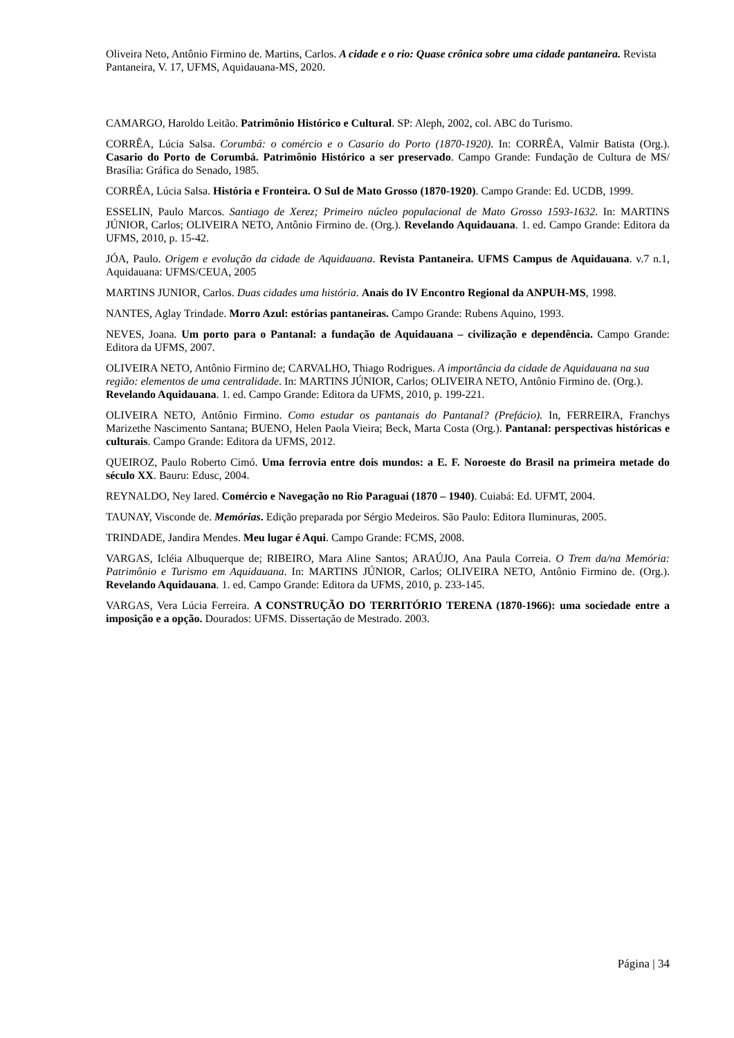Oliveira Neto, Antônio Firmino de. Martins, Carlos. A cidade e o rio: Quase crônica sobre uma cidade pantaneira. Revista Pantaneira, V. 17, UFMS, Aquidauana-MS, 2020.
CAMARGO, Haroldo Leitão. Patrimônio Histórico e Cultural. SP: Aleph, 2002, col. ABC do Turismo.
CORRÊA, Lúcia Salsa. Corumbá: o comércio e o Casario do Porto (1870-1920). In: CORRÊA, Valmir Batista (Org.). Casario do Porto de Corumbá. Patrimônio Histórico a ser preservado. Campo Grande: Fundação de Cultura de MS/ Brasília: Gráfica do Senado, 1985.
CORRÊA, Lúcia Salsa. História e Fronteira. O Sul de Mato Grosso (1870-1920). Campo Grande: Ed. UCDB, 1999.
ESSELIN, Paulo Marcos. Santiago de Xerez; Primeiro núcleo populacional de Mato Grosso 1593-1632. In: MARTINS JÚNIOR, Carlos; OLIVEIRA NETO, Antônio Firmino de. (Org.). Revelando Aquidauana. 1. ed. Campo Grande: Editora da UFMS, 2010, p. 15-42.
JÓA, Paulo. Origem e evolução da cidade de Aquidauana. Revista Pantaneira. UFMS Campus de Aquidauana. v.7 n.1, Aquidauana: UFMS/CEUA, 2005
MARTINS JUNIOR, Carlos. Duas cidades uma história. Anais do IV Encontro Regional da ANPUH-MS, 1998.
NANTES, Aglay Trindade. Morro Azul: estórias pantaneiras. Campo Grande: Rubens Aquino, 1993.
NEVES, Joana. Um porto para o Pantanal: a fundação de Aquidauana – civilização e dependência. Campo Grande: Editora da UFMS, 2007.
OLIVEIRA NETO, Antônio Firmino de; CARVALHO, Thiago Rodrigues. A importância da cidade de Aquidauana na sua região: elementos de uma centralidade. In: MARTINS JÚNIOR, Carlos; OLIVEIRA NETO, Antônio Firmino de. (Org.). Revelando Aquidauana. 1. ed. Campo Grande: Editora da UFMS, 2010, p. 199-221.
OLIVEIRA NETO, Antônio Firmino. Como estudar os pantanais do Pantanal? (Prefácio). In, FERREIRA, Franchys Marizethe Nascimento Santana; BUENO, Helen Paola Vieira; Beck, Marta Costa (Org.). Pantanal: perspectivas históricas e culturais. Campo Grande: Editora da UFMS, 2012.
QUEIROZ, Paulo Roberto Cimó. Uma ferrovia entre dois mundos: a E. F. Noroeste do Brasil na primeira metade do século XX. Bauru: Edusc, 2004.
REYNALDO, Ney Iared. Comércio e Navegação no Rio Paraguai (1870 – 1940). Cuiabá: Ed. UFMT, 2004.
TAUNAY, Visconde de. Memórias. Edição preparada por Sérgio Medeiros. São Paulo: Editora Iluminuras, 2005.
TRINDADE, Jandira Mendes. Meu lugar é Aqui. Campo Grande: FCMS, 2008.
VARGAS, Icléia Albuquerque de; RIBEIRO, Mara Aline Santos; ARAÚJO, Ana Paula Correia. O Trem da/na Memória: Patrimônio e Turismo em Aquidauana. In: MARTINS JÚNIOR, Carlos; OLIVEIRA NETO, Antônio Firmino de. (Org.). Revelando Aquidauana. 1. ed. Campo Grande: Editora da UFMS, 2010, p. 233-145.
VARGAS, Vera Lúcia Ferreira. A CONSTRUÇÃO DO TERRITÓRIO TERENA (1870-1966): uma sociedade entre a imposição e a opção. Dourados: UFMS. Dissertação de Mestrado. 2003.
Página | 34